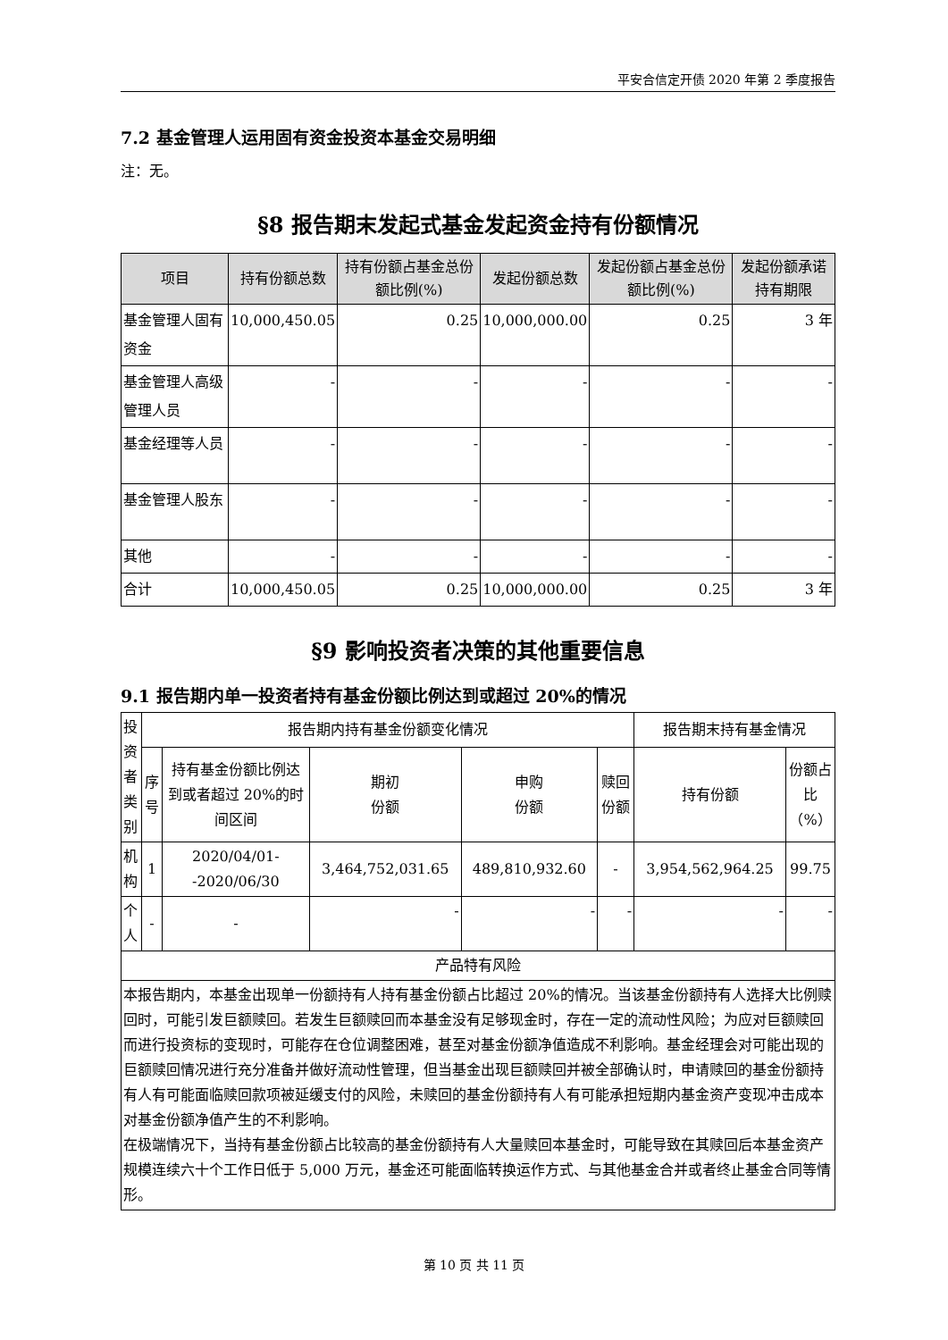平安合信定开债 2020 年第 2 季度报告
7.2 基金管理人运用固有资金投资本基金交易明细
注：无。
§8 报告期末发起式基金发起资金持有份额情况
| 项目 | 持有份额总数 | 持有份额占基金总份额比例(%) | 发起份额总数 | 发起份额占基金总份额比例(%) | 发起份额承诺持有期限 |
| --- | --- | --- | --- | --- | --- |
| 基金管理人固有资金 | 10,000,450.05 | 0.25 | 10,000,000.00 | 0.25 | 3 年 |
| 基金管理人高级管理人员 | - | - | - | - | - |
| 基金经理等人员 | - | - | - | - | - |
| 基金管理人股东 | - | - | - | - | - |
| 其他 | - | - | - | - | - |
| 合计 | 10,000,450.05 | 0.25 | 10,000,000.00 | 0.25 | 3 年 |
§9 影响投资者决策的其他重要信息
9.1 报告期内单一投资者持有基金份额比例达到或超过 20%的情况
| 投资者类别 | 报告期内持有基金份额变化情况 | | | | | 报告期末持有基金情况 | |
| | 序号 | 持有基金份额比例达到或者超过 20%的时间区间 | 期初 份额 | 申购 份额 | 赎回份额 | 持有份额 | 份额占比（%） |
| 机构 | 1 | 2020/04/01--2020/06/30 | 3,464,752,031.65 | 489,810,932.60 | - | 3,954,562,964.25 | 99.75 |
| 个人 | - | - | - | - | - | - | - |
| 产品特有风险 | | | | | | | |
| 本报告期内，本基金出现单一份额持有人持有基金份额占比超过 20%的情况。当该基金份额持有人选择大比例赎回时，可能引发巨额赎回。若发生巨额赎回而本基金没有足够现金时，存在一定的流动性风险；为应对巨额赎回而进行投资标的变现时，可能存在仓位调整困难，甚至对基金份额净值造成不利影响。基金经理会对可能出现的巨额赎回情况进行充分准备并做好流动性管理，但当基金出现巨额赎回并被全部确认时，申请赎回的基金份额持有人有可能面临赎回款项被延缓支付的风险，未赎回的基金份额持有人有可能承担短期内基金资产变现冲击成本对基金份额净值产生的不利影响。 在极端情况下，当持有基金份额占比较高的基金份额持有人大量赎回本基金时，可能导致在其赎回后本基金资产规模连续六十个工作日低于 5,000 万元，基金还可能面临转换运作方式、与其他基金合并或者终止基金合同等情形。 | | | | | | | |
第 10 页 共 11 页